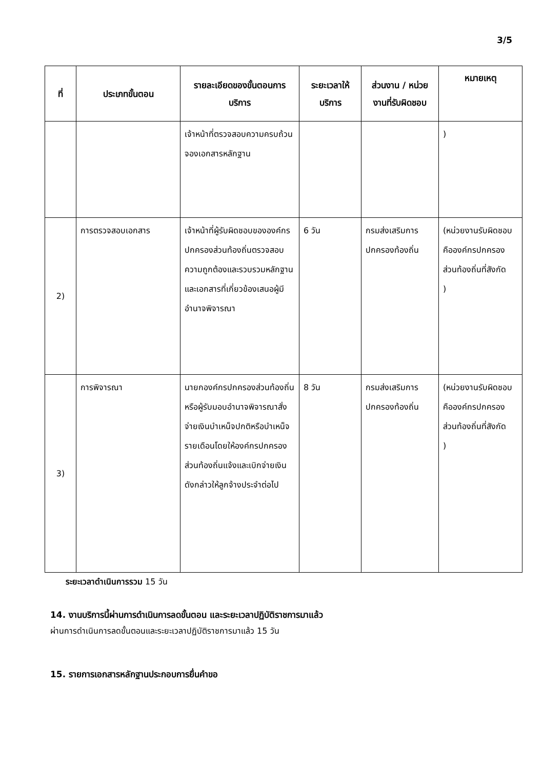3/5
| ที่ | ประเภทขั้นตอน | รายละเอียดของขั้นตอนการบริการ | ระยะเวลาให้บริการ | ส่วนงาน / หน่วยงานที่รับผิดชอบ | หมายเหตุ |
| --- | --- | --- | --- | --- | --- |
| | | เจ้าหน้าที่ตรวจสอบความครบถ้วนจองเอกสารหลักฐาน | | | ) |
| 2) | การตรวจสอบเอกสาร | เจ้าหน้าที่ผู้รับผิดชอบขององค์กรปกครองส่วนท้องถิ่นตรวจสอบความถูกต้องและรวบรวมหลักฐานและเอกสารที่เกี่ยวข้องเสนอผู้มีอำนาจพิจารณา | 6 วัน | กรมส่งเสริมการปกครองท้องถิ่น | (หน่วยงานรับผิดชอบคือองค์กรปกครองส่วนท้องถิ่นที่สังกัด ) |
| 3) | การพิจารณา | นายกองค์กรปกครองส่วนท้องถิ่นหรือผู้รับมอบอำนาจพิจารณาสั่งจ่ายเงินบำเหน็จปกติหรือบำเหน็จรายเดือนโดยให้องค์กรปกครองส่วนท้องถิ่นแจ้งและเบิกจ่ายเงินดังกล่าวให้ลูกจ้างประจำต่อไป | 8 วัน | กรมส่งเสริมการปกครองท้องถิ่น | (หน่วยงานรับผิดชอบคือองค์กรปกครองส่วนท้องถิ่นที่สังกัด ) |
ระยะเวลาดำเนินการรวม 15 วัน
14. งานบริการนี้ผ่านการดำเนินการลดขั้นตอน และระยะเวลาปฏิบัติราชการมาแล้ว
ผ่านการดำเนินการลดขั้นตอนและระยะเวลาปฏิบัติราชการมาแล้ว 15 วัน
15. รายการเอกสารหลักฐานประกอบการยื่นคำขอ